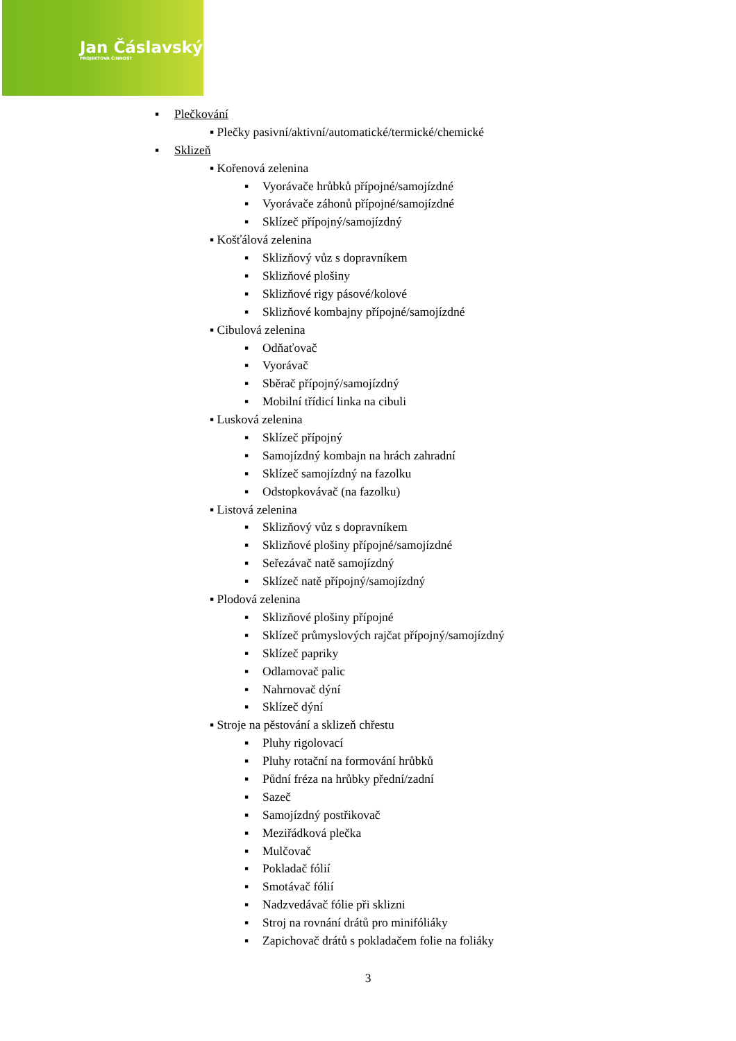Jan Čáslavský
PROJEKTOVÁ ČINNOST
▪ Plečkování
▪ Plečky pasivní/aktivní/automatické/termické/chemické
▪ Sklizeň
▪ Kořenová zelenina
▪ Vyorávače hrůbků přípojné/samojízdné
▪ Vyorávače záhonů přípojné/samojízdné
▪ Sklízeč přípojný/samojízdný
▪ Košťálová zelenina
▪ Sklizňový vůz s dopravníkem
▪ Sklizňové plošiny
▪ Sklizňové rigy pásové/kolové
▪ Sklizňové kombajny přípojné/samojízdné
▪ Cibulová zelenina
▪ Odňaťovač
▪ Vyorávač
▪ Sběrač přípojný/samojízdný
▪ Mobilní třídicí linka na cibuli
▪ Lusková zelenina
▪ Sklízeč přípojný
▪ Samojízdný kombajn na hrách zahradní
▪ Sklízeč samojízdný na fazolku
▪ Odstopkovávač (na fazolku)
▪ Listová zelenina
▪ Sklizňový vůz s dopravníkem
▪ Sklizňové plošiny přípojné/samojízdné
▪ Seřezávač natě samojízdný
▪ Sklízeč natě přípojný/samojízdný
▪ Plodová zelenina
▪ Sklizňové plošiny přípojné
▪ Sklízeč průmyslových rajčat přípojný/samojízdný
▪ Sklízeč papriky
▪ Odlamovač palic
▪ Nahrnovač dýní
▪ Sklízeč dýní
▪ Stroje na pěstování a sklizeň chřestu
▪ Pluhy rigolovací
▪ Pluhy rotační na formování hrůbků
▪ Půdní fréza na hrůbky přední/zadní
▪ Sazeč
▪ Samojízdný postřikovač
▪ Meziřádková plečka
▪ Mulčovač
▪ Pokladač fólií
▪ Smotávač fólií
▪ Nadzvedávač fólie při sklizni
▪ Stroj na rovnání drátů pro minifóliáky
▪ Zapichovač drátů s pokladačem folie na foliáky
3